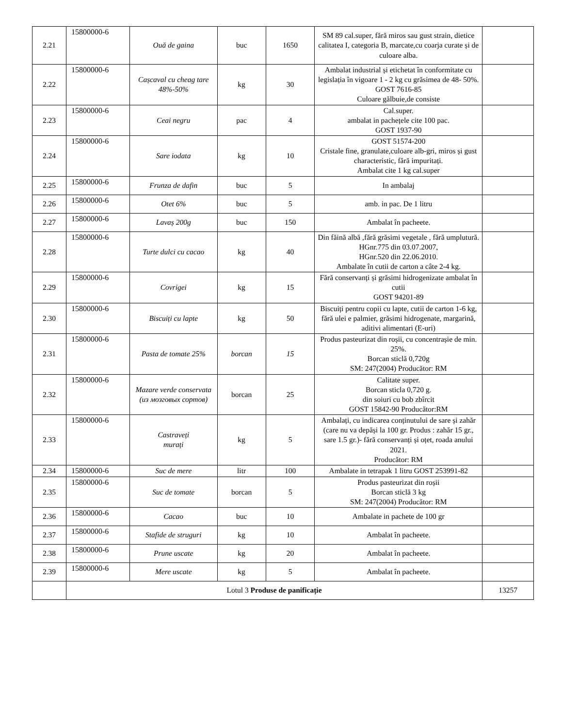| 2.21 | 15800000-6 | Ouă de gaina | buc | 1650 | SM 89 cal.super, fără miros sau gust strain, dietice calitatea I, categoria B, marcate,cu coarja curate și de culoare alba. | |
| 2.22 | 15800000-6 | Cașcaval cu cheag tare 48%-50% | kg | 30 | Ambalat industrial și etichetat în conformitate cu legislația în vigoare 1 - 2 kg cu grăsimea de 48- 50%. GOST 7616-85 Culoare gălbuie,de consiste | |
| 2.23 | 15800000-6 | Ceai negru | pac | 4 | Cal.super. ambalat in pachețele cite 100 pac. GOST 1937-90 | |
| 2.24 | 15800000-6 | Sare iodata | kg | 10 | GOST 51574-200 Cristale fine, granulate,culoare alb-gri, miros și gust characteristic, fără impuritați. Ambalat cite 1 kg cal.super | |
| 2.25 | 15800000-6 | Frunza de dafin | buc | 5 | In ambalaj | |
| 2.26 | 15800000-6 | Otet 6% | buc | 5 | amb. in pac. De 1 litru | |
| 2.27 | 15800000-6 | Lavaș 200g | buc | 150 | Ambalat în pacheete. | |
| 2.28 | 15800000-6 | Turte dulci cu cacao | kg | 40 | Din făină albă ,fără grăsimi vegetale , fără umplutură. HGnr.775 din 03.07.2007, HGnr.520 din 22.06.2010. Ambalate în cutii de carton a câte 2-4 kg. | |
| 2.29 | 15800000-6 | Covrigei | kg | 15 | Fără conservanți și grăsimi hidrogenizate ambalat în cutii GOST 94201-89 | |
| 2.30 | 15800000-6 | Biscuiți cu lapte | kg | 50 | Biscuiți pentru copii cu lapte, cutii de carton 1-6 kg, fără ulei e palmier, grăsimi hidrogenate, margarină, aditivi alimentari (E-uri) | |
| 2.31 | 15800000-6 | Pasta de tomate 25% | borcan | 15 | Produs pasteurizat din roșii, cu concentrașie de min. 25%. Borcan sticlă 0,720g SM: 247(2004) Producător: RM | |
| 2.32 | 15800000-6 | Mazare verde conservata (из мозговых сортов) | borcan | 25 | Calitate super. Borcan sticla 0,720 g. din soiuri cu bob zbîrcit GOST 15842-90 Producător:RM | |
| 2.33 | 15800000-6 | Castraveți murați | kg | 5 | Ambalați, cu indicarea conținutului de sare și zahăr (care nu va depăși la 100 gr. Produs : zahăr 15 gr., sare 1.5 gr.)- fără conservanți și oțet, roada anului 2021. Producător: RM | |
| 2.34 | 15800000-6 | Suc de mere | litr | 100 | Ambalate in tetrapak 1 litru GOST 253991-82 | |
| 2.35 | 15800000-6 | Suc de tomate | borcan | 5 | Produs pasteurizat din roșii Borcan sticlă 3 kg SM: 247(2004) Producător: RM | |
| 2.36 | 15800000-6 | Cacao | buc | 10 | Ambalate in pachete de 100 gr | |
| 2.37 | 15800000-6 | Stafide de struguri | kg | 10 | Ambalat în pacheete. | |
| 2.38 | 15800000-6 | Prune uscate | kg | 20 | Ambalat în pacheete. | |
| 2.39 | 15800000-6 | Mere uscate | kg | 5 | Ambalat în pacheete. | |
| | Lotul 3 Produse de panificație | | | | | 13257 |